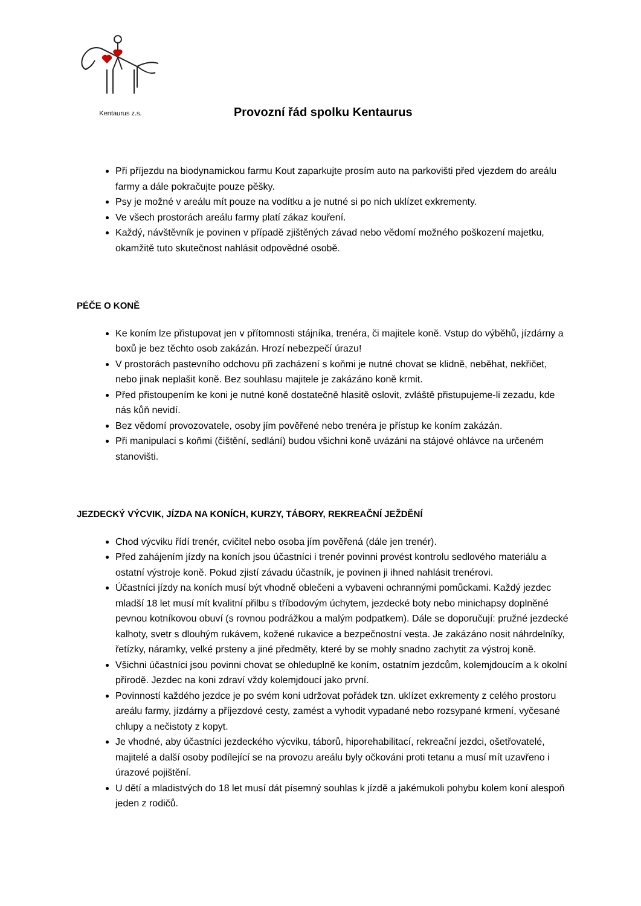Kentaurus z.s.
Provozní řád spolku Kentaurus
Při příjezdu na biodynamickou farmu Kout zaparkujte prosím auto na parkovišti před vjezdem do areálu farmy a dále pokračujte pouze pěšky.
Psy je možné v areálu mít pouze na vodítku a je nutné si po nich uklízet exkrementy.
Ve všech prostorách areálu farmy platí zákaz kouření.
Každý, návštěvník je povinen v případě zjištěných závad nebo vědomí možného poškození majetku, okamžitě tuto skutečnost nahlásit odpovědné osobě.
PÉČE O KONĚ
Ke koním lze přistupovat jen v přítomnosti stájníka, trenéra, či majitele koně. Vstup do výběhů, jízdárny a boxů je bez těchto osob zakázán. Hrozí nebezpečí úrazu!
V prostorách pastevního odchovu při zacházení s koňmi je nutné chovat se klidně, neběhat, nekřičet, nebo jinak neplašit koně. Bez souhlasu majitele je zakázáno koně krmit.
Před přistoupením ke koni je nutné koně dostatečně hlasitě oslovit, zvláště přistupujeme-li zezadu, kde nás kůň nevidí.
Bez vědomí provozovatele, osoby jím pověřené nebo trenéra je přístup ke koním zakázán.
Při manipulaci s koňmi (čištění, sedlání) budou všichni koně uvázáni na stájové ohlávce na určeném stanovišti.
JEZDECKÝ VÝCVIK, JÍZDA NA KONÍCH, KURZY, TÁBORY, REKREAČNÍ JEŽDĚNÍ
Chod výcviku řídí trenér, cvičitel nebo osoba jím pověřená (dále jen trenér).
Před zahájením jízdy na koních jsou účastníci i trenér povinni provést kontrolu sedlového materiálu a ostatní výstroje koně. Pokud zjistí závadu účastník, je povinen ji ihned nahlásit trenérovi.
Účastníci jízdy na koních musí být vhodně oblečeni a vybaveni ochrannými pomůckami. Každý jezdec mladší 18 let musí mít kvalitní přilbu s tříbodovým úchytem, jezdecké boty nebo minichapsy doplněné pevnou kotníkovou obuví (s rovnou podrážkou a malým podpatkem). Dále se doporučují: pružné jezdecké kalhoty, svetr s dlouhým rukávem, kožené rukavice a bezpečnostní vesta. Je zakázáno nosit náhrdelníky, řetízky, náramky, velké prsteny a jiné předměty, které by se mohly snadno zachytit za výstroj koně.
Všichni účastníci jsou povinni chovat se ohleduplně ke koním, ostatním jezdcům, kolemjdoucím a k okolní přírodě. Jezdec na koni zdraví vždy kolemjdoucí jako první.
Povinností každého jezdce je po svém koni udržovat pořádek tzn. uklízet exkrementy z celého prostoru areálu farmy, jízdárny a příjezdové cesty, zamést a vyhodit vypadané nebo rozsypané krmení, vyčesané chlupy a nečistoty z kopyt.
Je vhodné, aby účastníci jezdeckého výcviku, táborů, hiporehabilitací, rekreační jezdci, ošetřovatelé, majitelé a další osoby podílející se na provozu areálu byly očkováni proti tetanu a musí mít uzavřeno i úrazové pojištění.
U dětí a mladistvých do 18 let musí dát písemný souhlas k jízdě a jakémukoli pohybu kolem koní alespoň jeden z rodičů.